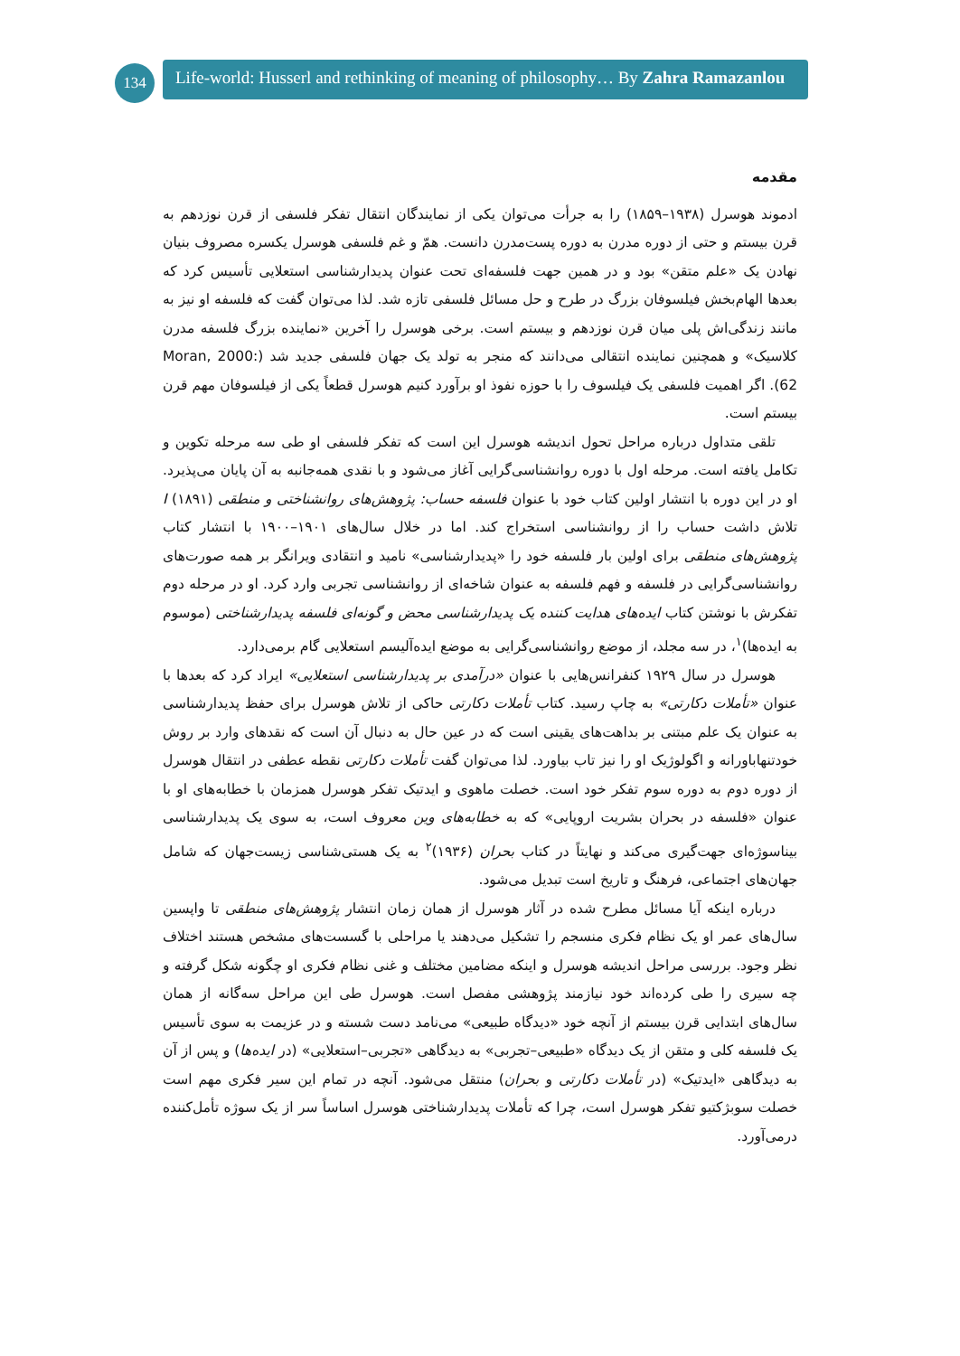134
Life-world: Husserl and rethinking of meaning of philosophy… By Zahra Ramazanlou
مقدمه
ادموند هوسرل (۱۹۳۸–۱۸۵۹) را به جرأت می‌توان یکی از نمایندگان انتقال تفکر فلسفی از قرن نوزدهم به قرن بیستم و حتی از دوره مدرن به دوره پست‌مدرن دانست. همّ و غم فلسفی هوسرل یکسره مصروف بنیان نهادن یک «علم متقن» بود و در همین جهت فلسفه‌ای تحت عنوان پدیدارشناسی استعلایی تأسیس کرد که بعدها الهام‌بخش فیلسوفان بزرگ در طرح و حل مسائل فلسفی تازه شد. لذا می‌توان گفت که فلسفه او نیز به مانند زندگی‌اش پلی میان قرن نوزدهم و بیستم است. برخی هوسرل را آخرین «نماینده بزرگ فلسفه مدرن کلاسیک» و همچنین نماینده انتقالی می‌دانند که منجر به تولد یک جهان فلسفی جدید شد (Moran, 2000: 62). اگر اهمیت فلسفی یک فیلسوف را با حوزه نفوذ او برآورد کنیم هوسرل قطعاً یکی از فیلسوفان مهم قرن بیستم است.
تلقی متداول درباره مراحل تحول اندیشه هوسرل این است که تفکر فلسفی او طی سه مرحله تکوین و تکامل یافته است. مرحله اول با دوره روانشناسی‌گرایی آغاز می‌شود و با نقدی همه‌جانبه به آن پایان می‌پذیرد. او در این دوره با انتشار اولین کتاب خود با عنوان فلسفه حساب: پژوهش‌های روانشناختی و منطقی I (۱۸۹۱) تلاش داشت حساب را از روانشناسی استخراج کند. اما در خلال سال‌های ۱۹۰۱–۱۹۰۰ با انتشار کتاب پژوهش‌های منطقی برای اولین بار فلسفه خود را «پدیدارشناسی» نامید و انتقادی ویرانگر بر همه صورت‌های روانشناسی‌گرایی در فلسفه و فهم فلسفه به عنوان شاخه‌ای از روانشناسی تجربی وارد کرد. او در مرحله دوم تفکرش با نوشتن کتاب ایده‌های هدایت کننده یک پدیدارشناسی محض و گونه‌ای فلسفه پدیدارشناختی (موسوم به ایده‌ها)<sup>۱</sup>، در سه مجلد، از موضع روانشناسی‌گرایی به موضع ایده‌آلیسم استعلایی گام برمی‌دارد.
هوسرل در سال ۱۹۲۹ کنفرانس‌هایی با عنوان «درآمدی بر پدیدارشناسی استعلایی» ایراد کرد که بعدها با عنوان «تأملات دکارتی» به چاپ رسید. کتاب تأملات دکارتی حاکی از تلاش هوسرل برای حفظ پدیدارشناسی به عنوان یک علم مبتنی بر بداهت‌های یقینی است که در عین حال به دنبال آن است که نقدهای وارد بر روش خودتنهاباورانه و اگولوژیک او را نیز تاب بیاورد. لذا می‌توان گفت تأملات دکارتی نقطه عطفی در انتقال هوسرل از دوره دوم به دوره سوم تفکر خود است. خصلت ماهوی و ایدتیک تفکر هوسرل همزمان با خطابه‌های او با عنوان «فلسفه در بحران بشریت اروپایی» که به خطابه‌های وین معروف است، به سوی یک پدیدارشناسی بیناسوژه‌ای جهت‌گیری می‌کند و نهایتاً در کتاب بحران (۱۹۳۶)<sup>۲</sup> به یک هستی‌شناسی زیست‌جهان که شامل جهان‌های اجتماعی، فرهنگ و تاریخ است تبدیل می‌شود.
درباره اینکه آیا مسائل مطرح شده در آثار هوسرل از همان زمان انتشار پژوهش‌های منطقی تا واپسین سال‌های عمر او یک نظام فکری منسجم را تشکیل می‌دهند یا مراحلی با گسست‌های مشخص هستند اختلاف نظر وجود. بررسی مراحل اندیشه هوسرل و اینکه مضامین مختلف و غنی نظام فکری او چگونه شکل گرفته و چه سیری را طی کرده‌اند خود نیازمند پژوهشی مفصل است. هوسرل طی این مراحل سه‌گانه از همان سال‌های ابتدایی قرن بیستم از آنچه خود «دیدگاه طبیعی» می‌نامد دست شسته و در عزیمت به سوی تأسیس یک فلسفه کلی و متقن از یک دیدگاه «طبیعی–تجربی» به دیدگاهی «تجربی–استعلایی» (در ایده‌ها) و پس از آن به دیدگاهی «ایدتیک» (در تأملات دکارتی و بحران) منتقل می‌شود. آنچه در تمام این سیر فکری مهم است خصلت سوبژکتیو تفکر هوسرل است، چرا که تأملات پدیدارشناختی هوسرل اساساً سر از یک سوژه تأمل‌کننده درمی‌آورد.